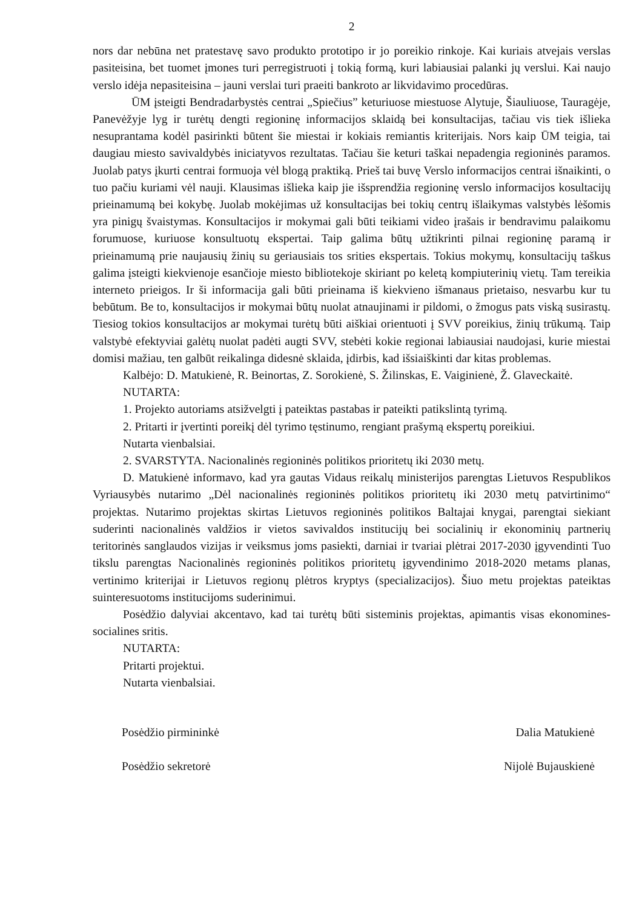2
nors dar nebūna net pratestavę savo produkto prototipo ir jo poreikio rinkoje. Kai kuriais atvejais verslas pasiteisina, bet tuomet įmones turi perregistruoti į tokią formą, kuri labiausiai palanki jų verslui. Kai naujo verslo idėja nepasiteisina – jauni verslai turi praeiti bankroto ar likvidavimo procedūras.
ŪM įsteigti Bendradarbystės centrai „Spiečius” keturiuose miestuose Alytuje, Šiauliuose, Tauragėje, Panevėžyje lyg ir turėtų dengti regioninę informacijos sklaidą bei konsultacijas, tačiau vis tiek išlieka nesuprantama kodėl pasirinkti būtent šie miestai ir kokiais remiantis kriterijais. Nors kaip ŪM teigia, tai daugiau miesto savivaldybės iniciatyvos rezultatas. Tačiau šie keturi taškai nepadengia regioninės paramos. Juolab patys įkurti centrai formuoja vėl blogą praktiką. Prieš tai buvę Verslo informacijos centrai išnaikinti, o tuo pačiu kuriami vėl nauji. Klausimas išlieka kaip jie išsprendžia regioninę verslo informacijos kosultacijų prieinamumą bei kokybę. Juolab mokėjimas už konsultacijas bei tokių centrų išlaikymas valstybės lėšomis yra pinigų švaistymas. Konsultacijos ir mokymai gali būti teikiami video įrašais ir bendravimu palaikomu forumuose, kuriuose konsultuotų ekspertai. Taip galima būtų užtikrinti pilnai regioninę paramą ir prieinamumą prie naujausių žinių su geriausiais tos srities ekspertais. Tokius mokymų, konsultacijų taškus galima įsteigti kiekvienoje esančioje miesto bibliotekoje skiriant po keletą kompiuterinių vietų. Tam tereikia interneto prieigos. Ir ši informacija gali būti prieinama iš kiekvieno išmanaus prietaiso, nesvarbu kur tu bebūtum. Be to, konsultacijos ir mokymai būtų nuolat atnaujinami ir pildomi, o žmogus pats viską susirastų. Tiesiog tokios konsultacijos ar mokymai turėtų būti aiškiai orientuoti į SVV poreikius, žinių trūkumą. Taip valstybė efektyviai galėtų nuolat padėti augti SVV, stebėti kokie regionai labiausiai naudojasi, kurie miestai domisi mažiau, ten galbūt reikalinga didesnė sklaida, įdirbis, kad išsiaiškinti dar kitas problemas.
Kalbėjo: D. Matukienė, R. Beinortas, Z. Sorokienė, S. Žilinskas, E. Vaiginienė, Ž. Glaveckaitė.
NUTARTA:
1. Projekto autoriams atsižvelgti į pateiktas pastabas ir pateikti patikslintą tyrimą.
2. Pritarti ir įvertinti poreikį dėl tyrimo tęstinumo, rengiant prašymą ekspertų poreikiui.
Nutarta vienbalsiai.
2. SVARSTYTA. Nacionalinės regioninės politikos prioritetų iki 2030 metų.
D. Matukienė informavo, kad yra gautas Vidaus reikalų ministerijos parengtas Lietuvos Respublikos Vyriausybės nutarimo „Dėl nacionalinės regioninės politikos prioritetų iki 2030 metų patvirtinimo“ projektas. Nutarimo projektas skirtas Lietuvos regioninės politikos Baltajai knygai, parengtai siekiant suderinti nacionalinės valdžios ir vietos savivaldos institucijų bei socialinių ir ekonominių partnerių teritorinės sanglaudos vizijas ir veiksmus joms pasiekti, darniai ir tvariai plėtrai 2017-2030 įgyvendinti Tuo tikslu parengtas Nacionalinės regioninės politikos prioritetų įgyvendinimo 2018-2020 metams planas, vertinimo kriterijai ir Lietuvos regionų plėtros kryptys (specializacijos). Šiuo metu projektas pateiktas suinteresuotoms institucijoms suderinimui.
Posėdžio dalyviai akcentavo, kad tai turėtų būti sisteminis projektas, apimantis visas ekonomines-socialines sritis.
NUTARTA:
Pritarti projektui.
Nutarta vienbalsiai.
Posėdžio pirmininkė
Posėdžio sekretorė
Dalia Matukienė
Nijolė Bujauskienė